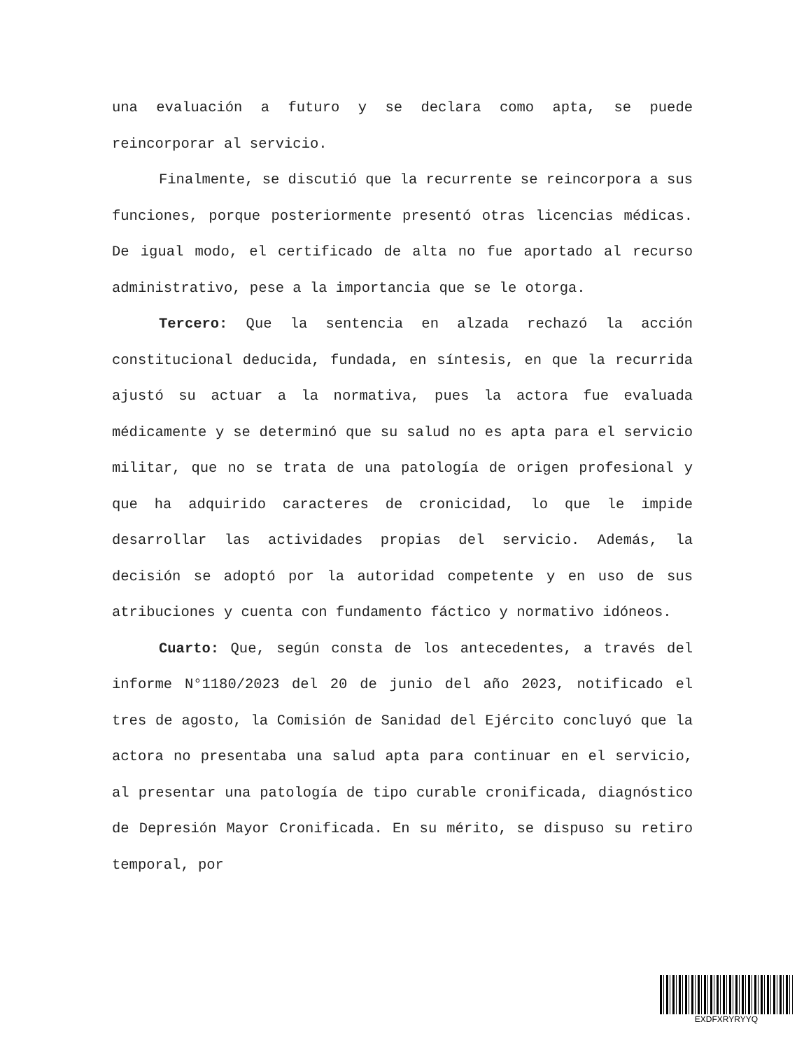una evaluación a futuro y se declara como apta, se puede reincorporar al servicio.
Finalmente, se discutió que la recurrente se reincorpora a sus funciones, porque posteriormente presentó otras licencias médicas. De igual modo, el certificado de alta no fue aportado al recurso administrativo, pese a la importancia que se le otorga.
Tercero: Que la sentencia en alzada rechazó la acción constitucional deducida, fundada, en síntesis, en que la recurrida ajustó su actuar a la normativa, pues la actora fue evaluada médicamente y se determinó que su salud no es apta para el servicio militar, que no se trata de una patología de origen profesional y que ha adquirido caracteres de cronicidad, lo que le impide desarrollar las actividades propias del servicio. Además, la decisión se adoptó por la autoridad competente y en uso de sus atribuciones y cuenta con fundamento fáctico y normativo idóneos.
Cuarto: Que, según consta de los antecedentes, a través del informe N°1180/2023 del 20 de junio del año 2023, notificado el tres de agosto, la Comisión de Sanidad del Ejército concluyó que la actora no presentaba una salud apta para continuar en el servicio, al presentar una patología de tipo curable cronificada, diagnóstico de Depresión Mayor Cronificada. En su mérito, se dispuso su retiro temporal, por
EXDFXRYRYYQ